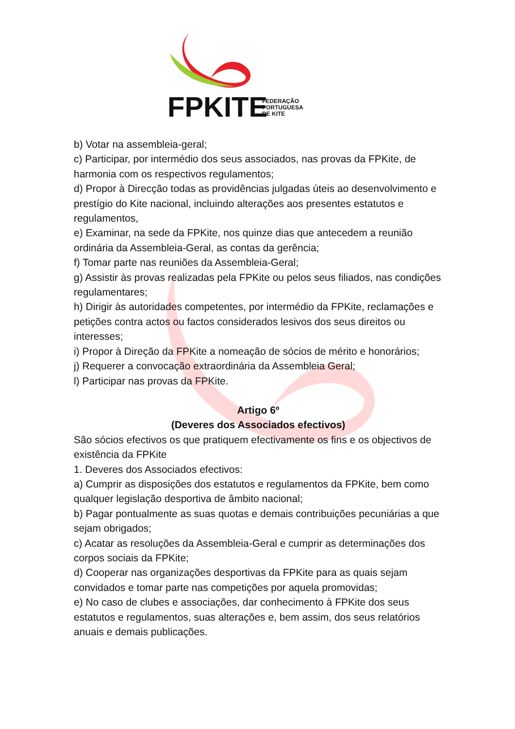FPKITE
FEDERAÇÃO
PORTUGUESA
DE KITE
b) Votar na assembleia-geral;
c) Participar, por intermédio dos seus associados, nas provas da FPKite, de harmonia com os respectivos regulamentos;
d) Propor à Direcção todas as providências julgadas úteis ao desenvolvimento e prestígio do Kite nacional, incluindo alterações aos presentes estatutos e regulamentos,
e) Examinar, na sede da FPKite, nos quinze dias que antecedem a reunião ordinária da Assembleia-Geral, as contas da gerência;
f) Tomar parte nas reuniões da Assembleia-Geral;
g) Assistir às provas realizadas pela FPKite ou pelos seus filiados, nas condições regulamentares;
h) Dirigir às autoridades competentes, por intermédio da FPKite, reclamações e petições contra actos ou factos considerados lesivos dos seus direitos ou interesses;
i) Propor à Direção da FPKite a nomeação de sócios de mérito e honorários;
j) Requerer a convocação extraordinária da Assembleia Geral;
l) Participar nas provas da FPKite.
Artigo 6º
(Deveres dos Associados efectivos)
São sócios efectivos os que pratiquem efectivamente os fins e os objectivos de existência da FPKite
1. Deveres dos Associados efectivos:
a) Cumprir as disposições dos estatutos e regulamentos da FPKite, bem como qualquer legislação desportiva de âmbito nacional;
b) Pagar pontualmente as suas quotas e demais contribuições pecuniárias a que sejam obrigados;
c) Acatar as resoluções da Assembleia-Geral e cumprir as determinações dos corpos sociais da FPKite;
d) Cooperar nas organizações desportivas da FPKite para as quais sejam convidados e tomar parte nas competições por aquela promovidas;
e) No caso de clubes e associações, dar conhecimento à FPKite dos seus estatutos e regulamentos, suas alterações e, bem assim, dos seus relatórios anuais e demais publicações.